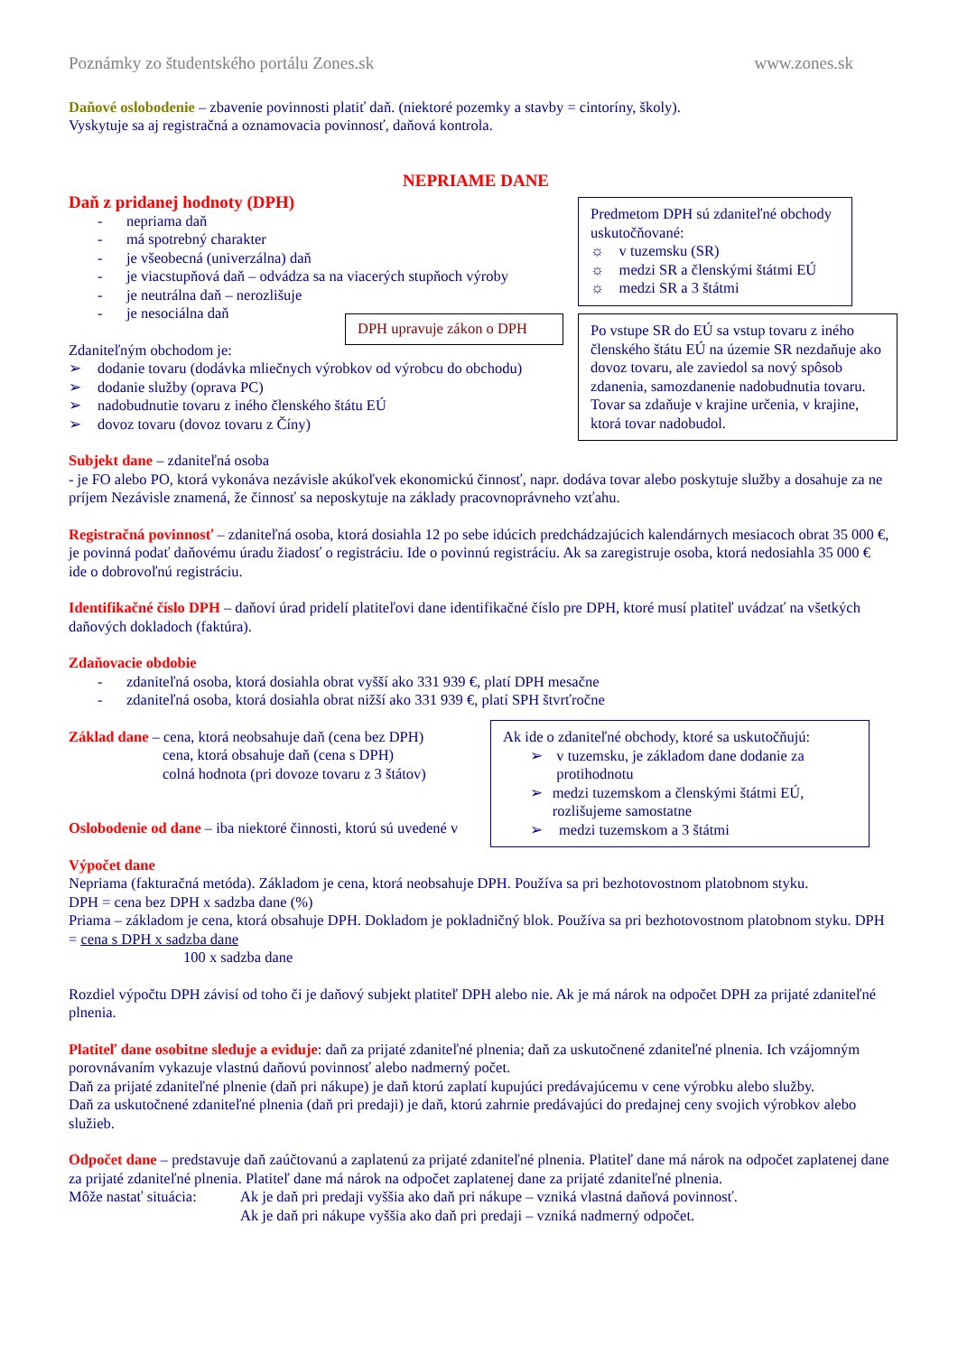Poznámky zo študentského portálu Zones.sk www.zones.sk
Daňové oslobodenie – zbavenie povinnosti platiť daň. (niektoré pozemky a stavby = cintoríny, školy).
Vyskytuje sa aj registračná a oznamovacia povinnosť, daňová kontrola.
NEPRIAME DANE
Daň z pridanej hodnoty (DPH)
- nepriama daň
- má spotrebný charakter
- je všeobecná (univerzálna) daň
- je viacstupňová daň – odvádza sa na viacerých stupňoch výroby
- je neutrálna daň – nerozlišuje
- je nesociálna daň
Zdaniteľným obchodom je:
➢ dodanie tovaru (dodávka mliečnych výrobkov od výrobcu do obchodu)
➢ dodanie služby (oprava PC)
➢ nadobudnutie tovaru z iného členského štátu EÚ
➢ dovoz tovaru (dovoz tovaru z Číny)
Subjekt dane – zdaniteľná osoba
- je FO alebo PO, ktorá vykonáva nezávisle akúkoľvek ekonomickú činnosť, napr. dodáva tovar alebo poskytuje služby a dosahuje za ne príjem Nezávisle znamená, že činnosť sa neposkytuje na základy pracovnoprávneho vzťahu.
Registračná povinnosť – zdaniteľná osoba, ktorá dosiahla 12 po sebe idúcich predchádzajúcich kalendárnych mesiacoch obrat 35 000 €, je povinná podať daňovému úradu žiadosť o registráciu. Ide o povinnú registráciu. Ak sa zaregistruje osoba, ktorá nedosiahla 35 000 € ide o dobrovoľnú registráciu.
Identifikačné číslo DPH – daňoví úrad pridelí platiteľovi dane identifikačné číslo pre DPH, ktoré musí platiteľ uvádzať na všetkých daňových dokladoch (faktúra).
Zdaňovacie obdobie
- zdaniteľná osoba, ktorá dosiahla obrat vyšší ako 331 939 €, platí DPH mesačne
- zdaniteľná osoba, ktorá dosiahla obrat nižší ako 331 939 €, platí SPH štvrťročne
Základ dane – cena, ktorá neobsahuje daň (cena bez DPH)
cena, ktorá obsahuje daň (cena s DPH)
colná hodnota (pri dovoze tovaru z 3 štátov)
Oslobodenie od dane – iba niektoré činnosti, ktorú sú uvedené v
Výpočet dane
Nepriama (fakturačná metóda). Základom je cena, ktorá neobsahuje DPH. Používa sa pri bezhotovostnom platobnom styku.
DPH = cena bez DPH x sadzba dane (%)
Priama – základom je cena, ktorá obsahuje DPH. Dokladom je pokladničný blok. Používa sa pri bezhotovostnom platobnom styku. DPH = cena s DPH x sadzba dane
100 x sadzba dane
Rozdiel výpočtu DPH závisí od toho či je daňový subjekt platiteľ DPH alebo nie. Ak je má nárok na odpočet DPH za prijaté zdaniteľné plnenia.
Platiteľ dane osobitne sleduje a eviduje: daň za prijaté zdaniteľné plnenia; daň za uskutočnené zdaniteľné plnenia. Ich vzájomným porovnávaním vykazuje vlastnú daňovú povinnosť alebo nadmerný počet.
Daň za prijaté zdaniteľné plnenie (daň pri nákupe) je daň ktorú zaplatí kupujúci predávajúcemu v cene výrobku alebo služby.
Daň za uskutočnené zdaniteľné plnenia (daň pri predaji) je daň, ktorú zahrnie predávajúci do predajnej ceny svojich výrobkov alebo služieb.
Odpočet dane – predstavuje daň zaúčtovanú a zaplatenú za prijaté zdaniteľné plnenia. Platiteľ dane má nárok na odpočet zaplatenej dane za prijaté zdaniteľné plnenia. Platiteľ dane má nárok na odpočet zaplatenej dane za prijaté zdaniteľné plnenia.
Môže nastať situácia: Ak je daň pri predaji vyššia ako daň pri nákupe – vzniká vlastná daňová povinnosť.
Ak je daň pri nákupe vyššia ako daň pri predaji – vzniká nadmerný odpočet.
Predmetom DPH sú zdaniteľné obchody uskutočňované:
☼ v tuzemsku (SR)
☼ medzi SR a členskými štátmi EÚ
☼ medzi SR a 3 štátmi
DPH upravuje zákon o DPH
Po vstupe SR do EÚ sa vstup tovaru z iného členského štátu EÚ na územie SR nezdaňuje ako dovoz tovaru, ale zaviedol sa nový spôsob zdanenia, samozdanenie nadobudnutia tovaru. Tovar sa zdaňuje v krajine určenia, v krajine, ktorá tovar nadobudol.
Ak ide o zdaniteľné obchody, ktoré sa uskutočňujú:
➢ v tuzemsku, je základom dane dodanie za protihodnotu
➢ medzi tuzemskom a členskými štátmi EÚ, rozlišujeme samostatne
➢ medzi tuzemskom a 3 štátmi